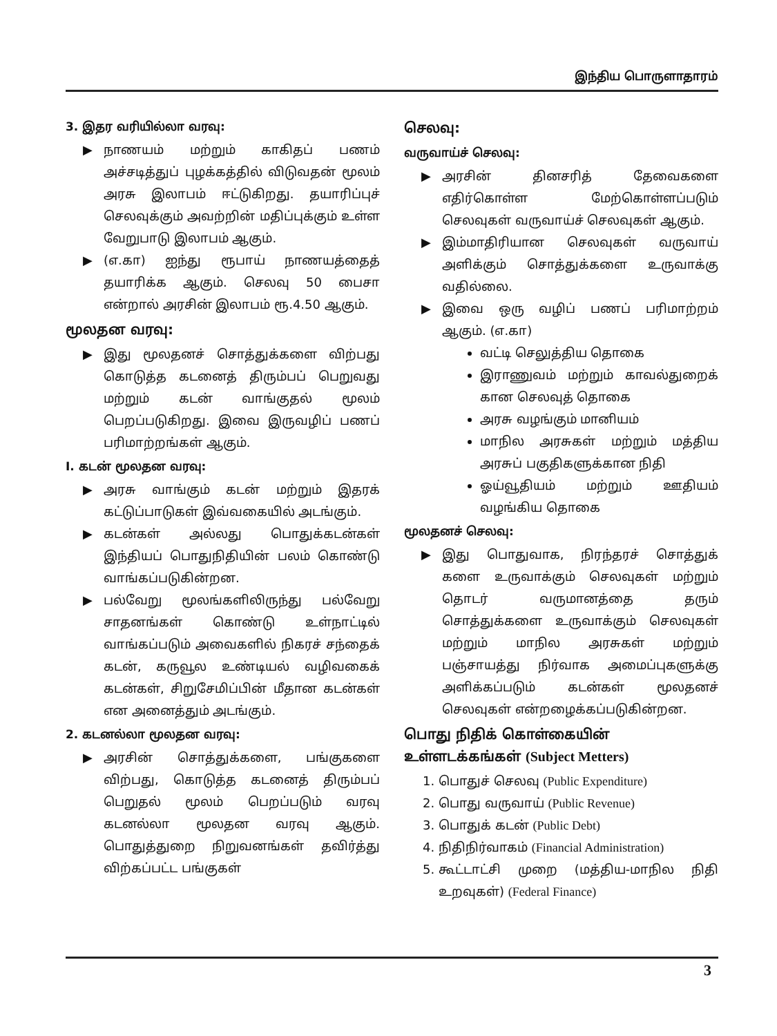இந்திய பொருளாதாரம்
3. இதர வரியில்லா வரவு:
▶ நாணயம் மற்றும் காகிதப் பணம் அச்சடித்துப் புழக்கத்தில் விடுவதன் மூலம் அரசு இலாபம் ஈட்டுகிறது. தயாரிப்புச் செலவுக்கும் அவற்றின் மதிப்புக்கும் உள்ள வேறுபாடு இலாபம் ஆகும்.
▶ (எ.கா) ஐந்து ரூபாய் நாணயத்தைத் தயாரிக்க ஆகும். செலவு 50 பைசா என்றால் அரசின் இலாபம் ரூ.4.50 ஆகும்.
மூலதன வரவு:
▶ இது மூலதனச் சொத்துக்களை விற்பது கொடுத்த கடனைத் திரும்பப் பெறுவது மற்றும் கடன் வாங்குதல் மூலம் பெறப்படுகிறது. இவை இருவழிப் பணப் பரிமாற்றங்கள் ஆகும்.
I. கடன் மூலதன வரவு:
▶ அரசு வாங்கும் கடன் மற்றும் இதரக் கட்டுப்பாடுகள் இவ்வகையில் அடங்கும்.
▶ கடன்கள் அல்லது பொதுக்கடன்கள் இந்தியப் பொதுநிதியின் பலம் கொண்டு வாங்கப்படுகின்றன.
▶ பல்வேறு மூலங்களிலிருந்து பல்வேறு சாதனங்கள் கொண்டு உள்நாட்டில் வாங்கப்படும் அவைகளில் நிகரச் சந்தைக் கடன், கருவூல உண்டியல் வழிவகைக் கடன்கள், சிறுசேமிப்பின் மீதான கடன்கள் என அனைத்தும் அடங்கும்.
2. கடனல்லா மூலதன வரவு:
▶ அரசின் சொத்துக்களை, பங்குகளை விற்பது, கொடுத்த கடனைத் திரும்பப் பெறுதல் மூலம் பெறப்படும் வரவு கடனல்லா மூலதன வரவு ஆகும். பொதுத்துறை நிறுவனங்கள் தவிர்த்து விற்கப்பட்ட பங்குகள்
செலவு:
வருவாய்ச் செலவு:
▶ அரசின் தினசரித் தேவைகளை எதிர்கொள்ள மேற்கொள்ளப்படும் செலவுகள் வருவாய்ச் செலவுகள் ஆகும்.
▶ இம்மாதிரியான செலவுகள் வருவாய் அளிக்கும் சொத்துக்களை உருவாக்கு வதில்லை.
▶ இவை ஒரு வழிப் பணப் பரிமாற்றம் ஆகும். (எ.கா)
வட்டி செலுத்திய தொகை
இராணுவம் மற்றும் காவல்துறைக் கான செலவுத் தொகை
அரசு வழங்கும் மானியம்
மாநில அரசுகள் மற்றும் மத்திய அரசுப் பகுதிகளுக்கான நிதி
ஓய்வூதியம் மற்றும் ஊதியம் வழங்கிய தொகை
மூலதனச் செலவு:
▶ இது பொதுவாக, நிரந்தரச் சொத்துக் களை உருவாக்கும் செலவுகள் மற்றும் தொடர் வருமானத்தை தரும் சொத்துக்களை உருவாக்கும் செலவுகள் மற்றும் மாநில அரசுகள் மற்றும் பஞ்சாயத்து நிர்வாக அமைப்புகளுக்கு அளிக்கப்படும் கடன்கள் மூலதனச் செலவுகள் என்றழைக்கப்படுகின்றன.
பொது நிதிக் கொள்கையின் உள்ளடக்கங்கள் (Subject Metters)
1. பொதுச் செலவு (Public Expenditure)
2. பொது வருவாய் (Public Revenue)
3. பொதுக் கடன் (Public Debt)
4. நிதிநிர்வாகம் (Financial Administration)
5. கூட்டாட்சி முறை (மத்திய-மாநில நிதி உறவுகள்) (Federal Finance)
3